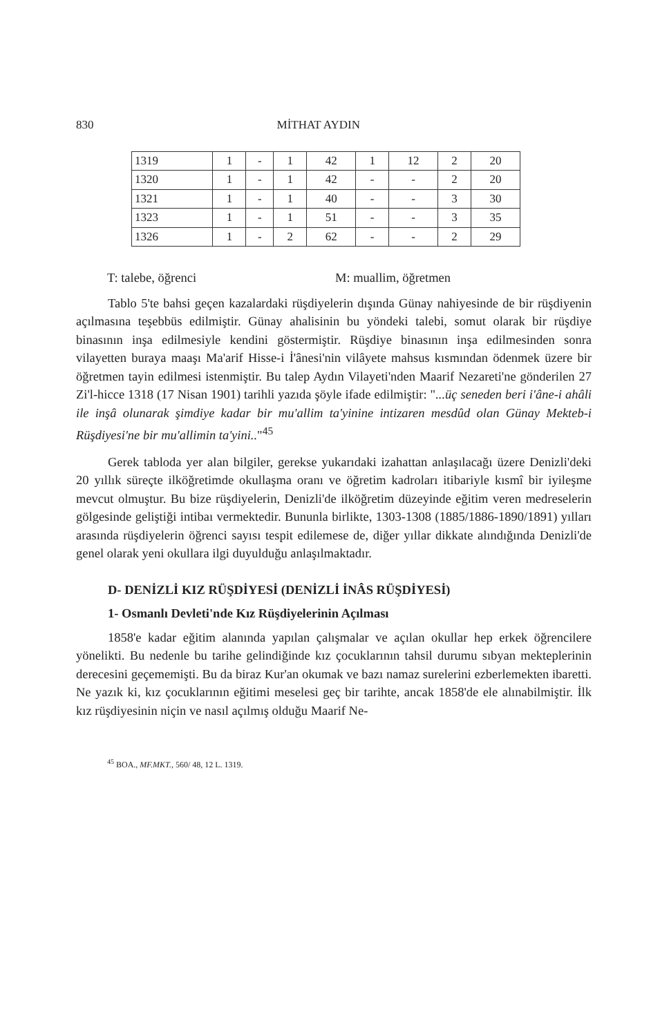830 MİTHAT AYDIN
| 1319 | 1 | - | 1 | 42 | 1 | 12 | 2 | 20 |
| 1320 | 1 | - | 1 | 42 | - | - | 2 | 20 |
| 1321 | 1 | - | 1 | 40 | - | - | 3 | 30 |
| 1323 | 1 | - | 1 | 51 | - | - | 3 | 35 |
| 1326 | 1 | - | 2 | 62 | - | - | 2 | 29 |
T: talebe, öğrenci M: muallim, öğretmen
Tablo 5'te bahsi geçen kazalardaki rüşdiyelerin dışında Günay nahiyesinde de bir rüşdiyenin açılmasına teşebbüs edilmiştir. Günay ahalisinin bu yöndeki talebi, somut olarak bir rüşdiye binasının inşa edilmesiyle kendini göstermiştir. Rüşdiye binasının inşa edilmesinden sonra vilayetten buraya maaşı Ma'arif Hisse-i İ'ânesi'nin vilâyete mahsus kısmından ödenmek üzere bir öğretmen tayin edilmesi istenmiştir. Bu talep Aydın Vilayeti'nden Maarif Nezareti'ne gönderilen 27 Zi'l-hicce 1318 (17 Nisan 1901) tarihli yazıda şöyle ifade edilmiştir: "...üç seneden beri i'âne-i ahâli ile inşâ olunarak şimdiye kadar bir mu'allim ta'yinine intizaren mesdûd olan Günay Mekteb-i Rüşdiyesi'ne bir mu'allimin ta'yini.."<sup>45</sup>
Gerek tabloda yer alan bilgiler, gerekse yukarıdaki izahattan anlaşılacağı üzere Denizli'deki 20 yıllık süreçte ilköğretimde okullaşma oranı ve öğretim kadroları itibariyle kısmî bir iyileşme mevcut olmuştur. Bu bize rüşdiyelerin, Denizli'de ilköğretim düzeyinde eğitim veren medreselerin gölgesinde geliştiği intibaı vermektedir. Bununla birlikte, 1303-1308 (1885/1886-1890/1891) yılları arasında rüşdiyelerin öğrenci sayısı tespit edilemese de, diğer yıllar dikkate alındığında Denizli'de genel olarak yeni okullara ilgi duyulduğu anlaşılmaktadır.
D- DENİZLİ KIZ RÜŞDİYESİ (DENİZLİ İNÂS RÜŞDİYESİ)
1- Osmanlı Devleti'nde Kız Rüşdiyelerinin Açılması
1858'e kadar eğitim alanında yapılan çalışmalar ve açılan okullar hep erkek öğrencilere yönelikti. Bu nedenle bu tarihe gelindiğinde kız çocuklarının tahsil durumu sıbyan mekteplerinin derecesini geçememişti. Bu da biraz Kur'an okumak ve bazı namaz surelerini ezberlemekten ibaretti. Ne yazık ki, kız çocuklarının eğitimi meselesi geç bir tarihte, ancak 1858'de ele alınabilmiştir. İlk kız rüşdiyesinin niçin ve nasıl açılmış olduğu Maarif Ne-
<sup>45</sup> BOA., MF.MKT., 560/ 48, 12 L. 1319.